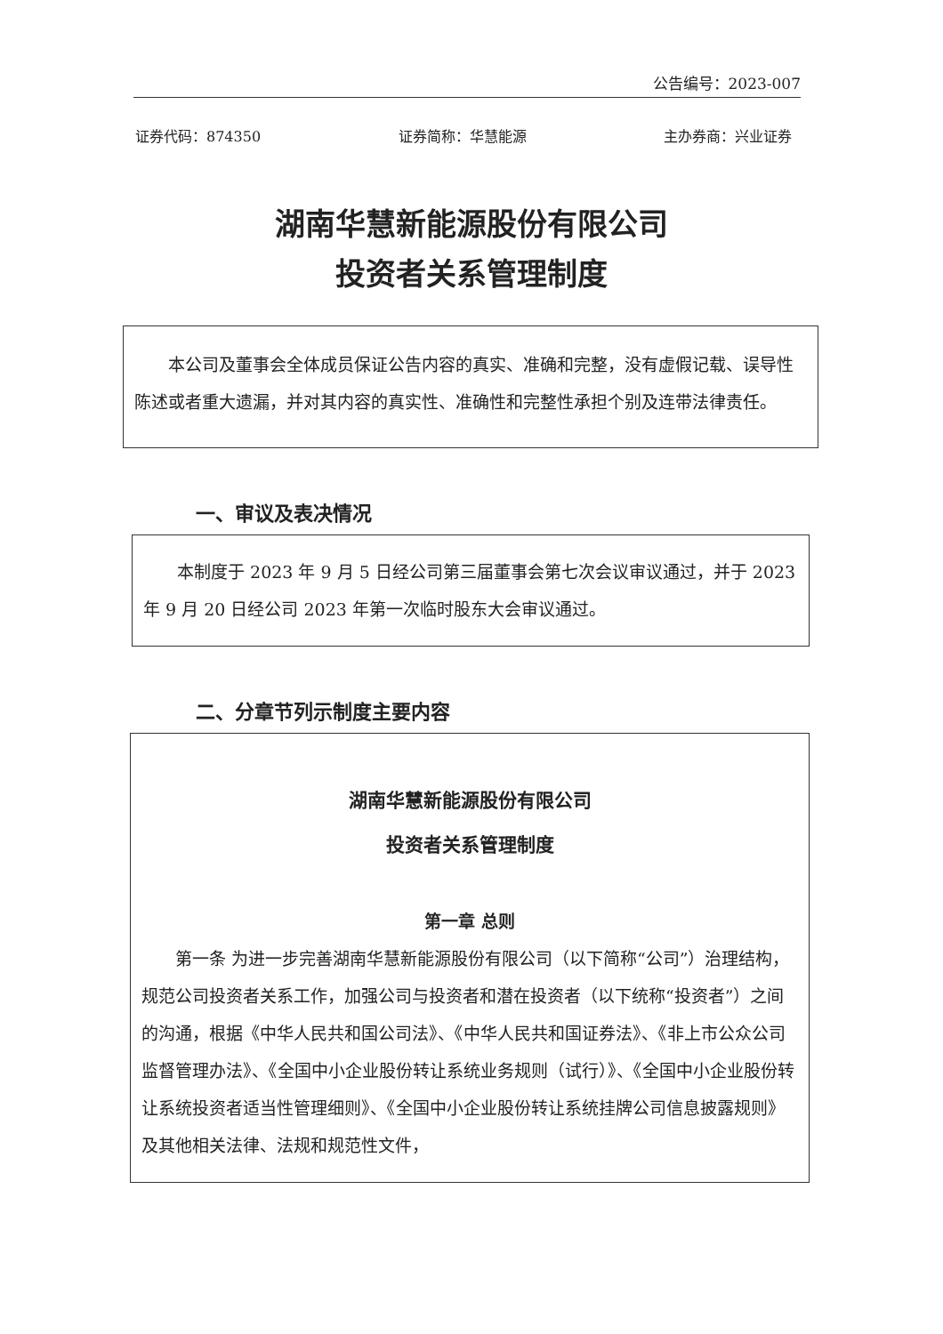公告编号：2023-007
证券代码：874350 证券简称：华慧能源 主办券商：兴业证券
湖南华慧新能源股份有限公司
投资者关系管理制度
本公司及董事会全体成员保证公告内容的真实、准确和完整，没有虚假记载、误导性陈述或者重大遗漏，并对其内容的真实性、准确性和完整性承担个别及连带法律责任。
一、审议及表决情况
本制度于 2023 年 9 月 5 日经公司第三届董事会第七次会议审议通过，并于 2023 年 9 月 20 日经公司 2023 年第一次临时股东大会审议通过。
二、分章节列示制度主要内容
湖南华慧新能源股份有限公司
投资者关系管理制度
第一章 总则
第一条 为进一步完善湖南华慧新能源股份有限公司（以下简称“公司”）治理结构，规范公司投资者关系工作，加强公司与投资者和潜在投资者（以下统称“投资者”）之间的沟通，根据《中华人民共和国公司法》、《中华人民共和国证券法》、《非上市公众公司监督管理办法》、《全国中小企业股份转让系统业务规则（试行）》、《全国中小企业股份转让系统投资者适当性管理细则》、《全国中小企业股份转让系统挂牌公司信息披露规则》及其他相关法律、法规和规范性文件，